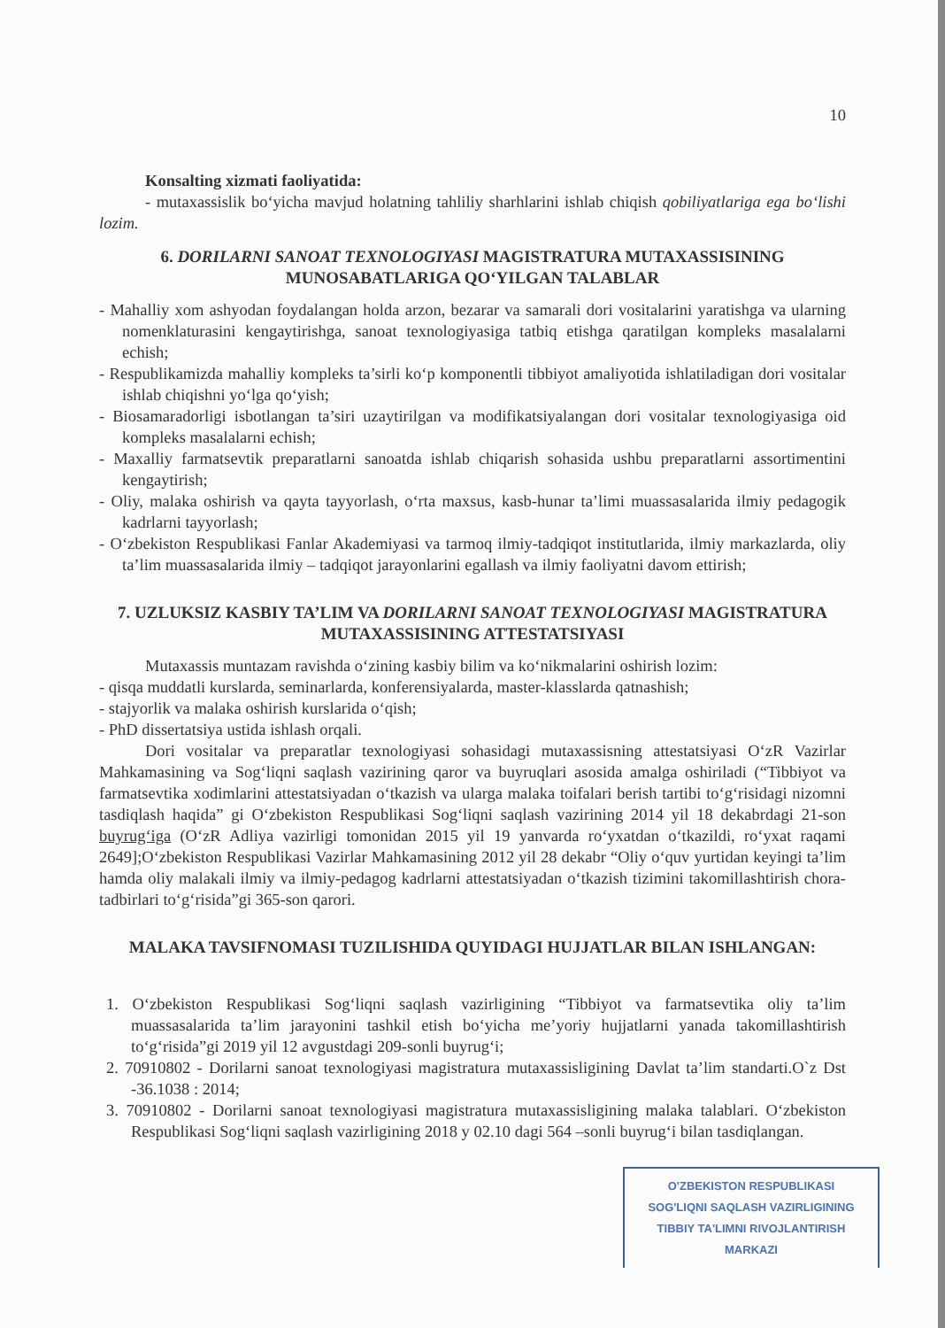10
Konsalting xizmati faoliyatida:
- mutaxassislik bo‘yicha mavjud holatning tahliliy sharhlarini ishlab chiqish qobiliyatlariga ega bo‘lishi lozim.
6. DORILARNI SANOAT TEXNOLOGIYASI MAGISTRATURA MUTAXASSISINING MUNOSABATLARIGA QO‘YILGAN TALABLAR
- Mahalliy xom ashyodan foydalangan holda arzon, bezarar va samarali dori vositalarini yaratishga va ularning nomenklaturasini kengaytirishga, sanoat texnologiyasiga tatbiq etishga qaratilgan kompleks masalalarni echish;
- Respublikamizda mahalliy kompleks ta’sirli ko‘p komponentli tibbiyot amaliyotida ishlatiladigan dori vositalar ishlab chiqishni yo‘lga qo‘yish;
- Biosamaradorligi isbotlangan ta’siri uzaytirilgan va modifikatsiyalangan dori vositalar texnologiyasiga oid kompleks masalalarni echish;
- Maxalliy farmatsevtik preparatlarni sanoatda ishlab chiqarish sohasida ushbu preparatlarni assortimentini kengaytirish;
- Oliy, malaka oshirish va qayta tayyorlash, o‘rta maxsus, kasb-hunar ta’limi muassasalarida ilmiy pedagogik kadrlarni tayyorlash;
- O‘zbekiston Respublikasi Fanlar Akademiyasi va tarmoq ilmiy-tadqiqot institutlarida, ilmiy markazlarda, oliy ta’lim muassasalarida ilmiy – tadqiqot jarayonlarini egallash va ilmiy faoliyatni davom ettirish;
7. UZLUKSIZ KASBIY TA’LIM VA DORILARNI SANOAT TEXNOLOGIYASI MAGISTRATURA MUTAXASSISINING ATTESTATSIYASI
Mutaxassis muntazam ravishda o‘zining kasbiy bilim va ko‘nikmalarini oshirish lozim:
- qisqa muddatli kurslarda, seminarlarda, konferensiyalarda, master-klasslarda qatnashish;
- stajyorlik va malaka oshirish kurslarida o‘qish;
- PhD dissertatsiya ustida ishlash orqali.
Dori vositalar va preparatlar texnologiyasi sohasidagi mutaxassisning attestatsiyasi O‘zR Vazirlar Mahkamasining va Sog‘liqni saqlash vazirining qaror va buyruqlari asosida amalga oshiriladi (“Tibbiyot va farmatsevtika xodimlarini attestatsiyadan o‘tkazish va ularga malaka toifalari berish tartibi to‘g‘risidagi nizomni tasdiqlash haqida” gi O‘zbekiston Respublikasi Sog‘liqni saqlash vazirining 2014 yil 18 dekabrdagi 21-son buyrug‘iga (O‘zR Adliya vazirligi tomonidan 2015 yil 19 yanvarda ro‘yxatdan o‘tkazildi, ro‘yxat raqami 2649];O‘zbekiston Respublikasi Vazirlar Mahkamasining 2012 yil 28 dekabr “Oliy o‘quv yurtidan keyingi ta’lim hamda oliy malakali ilmiy va ilmiy-pedagog kadrlarni attestatsiyadan o‘tkazish tizimini takomillashtirish chora-tadbirlari to‘g‘risida”gi 365-son qarori.
MALAKA TAVSIFNOMASI TUZILISHIDA QUYIDAGI HUJJATLAR BILAN ISHLANGAN:
1. O‘zbekiston Respublikasi Sog‘liqni saqlash vazirligining “Tibbiyot va farmatsevtika oliy ta’lim muassasalarida ta’lim jarayonini tashkil etish bo‘yicha me’yoriy hujjatlarni yanada takomillashtirish to‘g‘risida”gi 2019 yil 12 avgustdagi 209-sonli buyrug‘i;
2. 70910802 - Dorilarni sanoat texnologiyasi magistratura mutaxassisligining Davlat ta’lim standarti.O`z Dst -36.1038 : 2014;
3. 70910802 - Dorilarni sanoat texnologiyasi magistratura mutaxassisligining malaka talablari. O‘zbekiston Respublikasi Sog‘liqni saqlash vazirligining 2018 y 02.10 dagi 564 –sonli buyrug‘i bilan tasdiqlangan.
O'ZBEKISTON RESPUBLIKASI
SOG'LIQNI SAQLASH VAZIRLIGINING
TIBBIY TA'LIMNI RIVOJLANTIRISH
MARKAZI